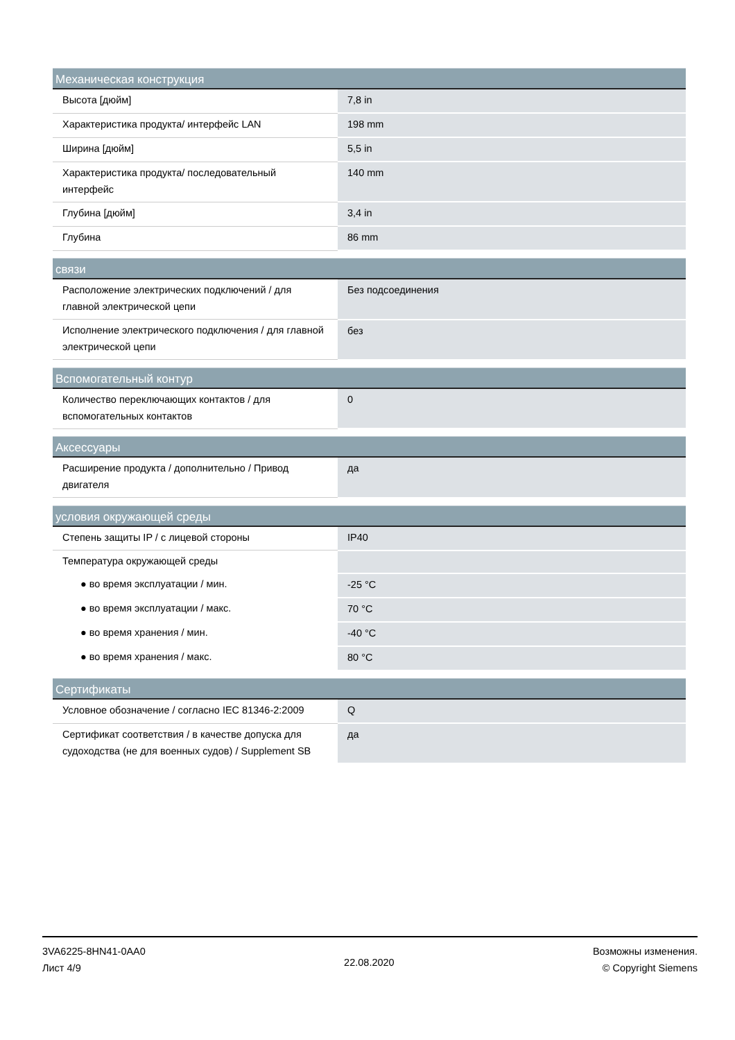| Механическая конструкция | |
| --- | --- |
| Высота [дюйм] | 7,8 in |
| Характеристика продукта/ интерфейс LAN | 198 mm |
| Ширина [дюйм] | 5,5 in |
| Характеристика продукта/ последовательный интерфейс | 140 mm |
| Глубина [дюйм] | 3,4 in |
| Глубина | 86 mm |
| связи | |
| --- | --- |
| Расположение электрических подключений / для главной электрической цепи | Без подсоединения |
| Исполнение электрического подключения / для главной электрической цепи | без |
| Вспомогательный контур | |
| --- | --- |
| Количество переключающих контактов / для вспомогательных контактов | 0 |
| Аксессуары | |
| --- | --- |
| Расширение продукта / дополнительно / Привод двигателя | да |
| условия окружающей среды | |
| --- | --- |
| Степень защиты IP / с лицевой стороны | IP40 |
| Температура окружающей среды | |
| ● во время эксплуатации / мин. | -25 °C |
| ● во время эксплуатации / макс. | 70 °C |
| ● во время хранения / мин. | -40 °C |
| ● во время хранения / макс. | 80 °C |
| Сертификаты | |
| --- | --- |
| Условное обозначение / согласно IEC 81346-2:2009 | Q |
| Сертификат соответствия / в качестве допуска для судоходства (не для военных судов) / Supplement SB | да |
3VA6225-8HN41-0AA0
Лист 4/9
22.08.2020
Возможны изменения.
© Copyright Siemens